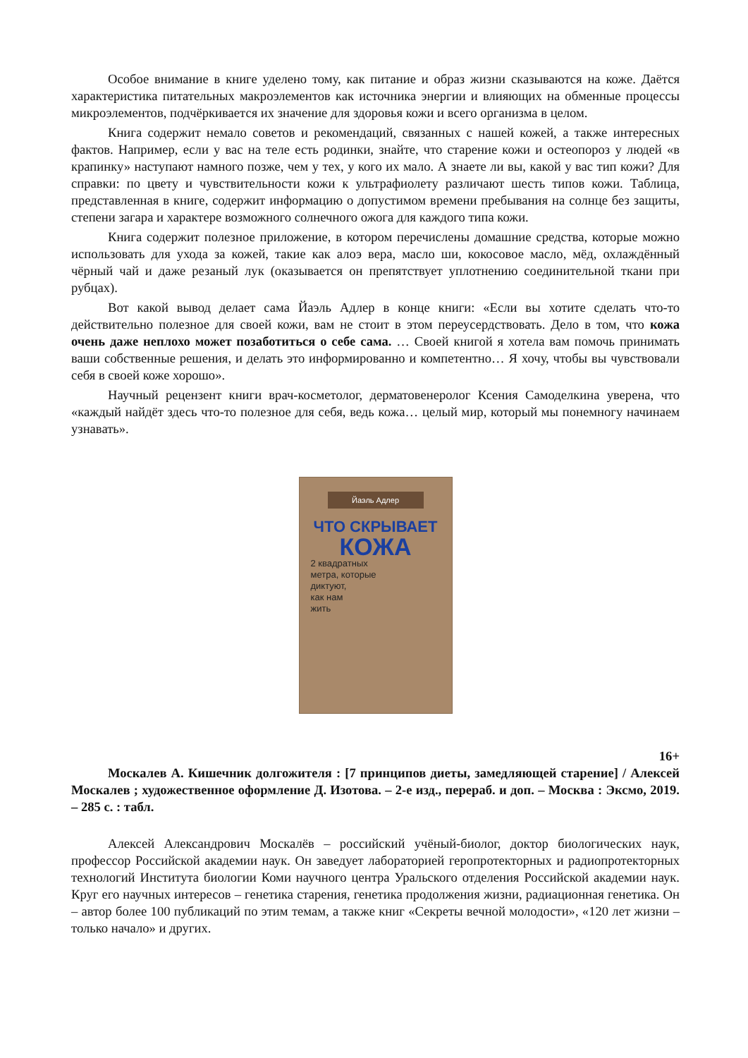Особое внимание в книге уделено тому, как питание и образ жизни сказываются на коже. Даётся характеристика питательных макроэлементов как источника энергии и влияющих на обменные процессы микроэлементов, подчёркивается их значение для здоровья кожи и всего организма в целом.
Книга содержит немало советов и рекомендаций, связанных с нашей кожей, а также интересных фактов. Например, если у вас на теле есть родинки, знайте, что старение кожи и остеопороз у людей «в крапинку» наступают намного позже, чем у тех, у кого их мало. А знаете ли вы, какой у вас тип кожи? Для справки: по цвету и чувствительности кожи к ультрафиолету различают шесть типов кожи. Таблица, представленная в книге, содержит информацию о допустимом времени пребывания на солнце без защиты, степени загара и характере возможного солнечного ожога для каждого типа кожи.
Книга содержит полезное приложение, в котором перечислены домашние средства, которые можно использовать для ухода за кожей, такие как алоэ вера, масло ши, кокосовое масло, мёд, охлаждённый чёрный чай и даже резаный лук (оказывается он препятствует уплотнению соединительной ткани при рубцах).
Вот какой вывод делает сама Йаэль Адлер в конце книги: «Если вы хотите сделать что-то действительно полезное для своей кожи, вам не стоит в этом переусердствовать. Дело в том, что кожа очень даже неплохо может позаботиться о себе сама. … Своей книгой я хотела вам помочь принимать ваши собственные решения, и делать это информированно и компетентно… Я хочу, чтобы вы чувствовали себя в своей коже хорошо».
Научный рецензент книги врач-косметолог, дерматовенеролог Ксения Самоделкина уверена, что «каждый найдёт здесь что-то полезное для себя, ведь кожа… целый мир, который мы понемногу начинаем узнавать».
Йаэль Адлер
ЧТО СКРЫВАЕТ
КОЖА
2 квадратных
метра, которые
диктуют,
как нам
жить
16+
Москалев А. Кишечник долгожителя : [7 принципов диеты, замедляющей старение] / Алексей Москалев ; художественное оформление Д. Изотова. – 2-е изд., перераб. и доп. – Москва : Эксмо, 2019. – 285 с. : табл.
Алексей Александрович Москалёв – российский учёный-биолог, доктор биологических наук, профессор Российской академии наук. Он заведует лабораторией геропротекторных и радиопротекторных технологий Института биологии Коми научного центра Уральского отделения Российской академии наук. Круг его научных интересов – генетика старения, генетика продолжения жизни, радиационная генетика. Он – автор более 100 публикаций по этим темам, а также книг «Секреты вечной молодости», «120 лет жизни – только начало» и других.